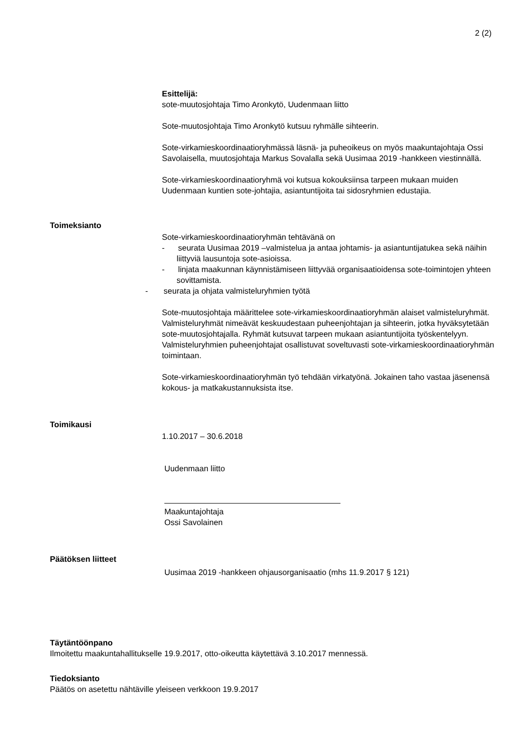2 (2)
Esittelijä:
sote-muutosjohtaja Timo Aronkytö, Uudenmaan liitto
Sote-muutosjohtaja Timo Aronkytö kutsuu ryhmälle sihteerin.
Sote-virkamieskoordinaatioryhmässä läsnä- ja puheoikeus on myös maakuntajohtaja Ossi Savolaisella, muutosjohtaja Markus Sovalalla sekä Uusimaa 2019 -hankkeen viestinnällä.
Sote-virkamieskoordinaatioryhmä voi kutsua kokouksiinsa tarpeen mukaan muiden Uudenmaan kuntien sote-johtajia, asiantuntijoita tai sidosryhmien edustajia.
Toimeksianto
Sote-virkamieskoordinaatioryhmän tehtävänä on
- seurata Uusimaa 2019 –valmistelua ja antaa johtamis- ja asiantuntijatukea sekä näihin liittyviä lausuntoja sote-asioissa.
- linjata maakunnan käynnistämiseen liittyvää organisaatioidensa sote-toimintojen yhteen sovittamista.
- seurata ja ohjata valmisteluryhmien työtä
Sote-muutosjohtaja määrittelee sote-virkamieskoordinaatioryhmän alaiset valmisteluryhmät. Valmisteluryhmät nimeävät keskuudestaan puheenjohtajan ja sihteerin, jotka hyväksytetään sote-muutosjohtajalla. Ryhmät kutsuvat tarpeen mukaan asiantuntijoita työskentelyyn. Valmisteluryhmien puheenjohtajat osallistuvat soveltuvasti sote-virkamieskoordinaatioryhmän toimintaan.
Sote-virkamieskoordinaatioryhmän työ tehdään virkatyönä. Jokainen taho vastaa jäsenensä kokous- ja matkakustannuksista itse.
Toimikausi
1.10.2017 – 30.6.2018
Uudenmaan liitto
Maakuntajohtaja
Ossi Savolainen
Päätöksen liitteet
Uusimaa 2019 -hankkeen ohjausorganisaatio (mhs 11.9.2017 § 121)
Täytäntöönpano
Ilmoitettu maakuntahallitukselle 19.9.2017, otto-oikeutta käytettävä 3.10.2017 mennessä.
Tiedoksianto
Päätös on asetettu nähtäville yleiseen verkkoon 19.9.2017